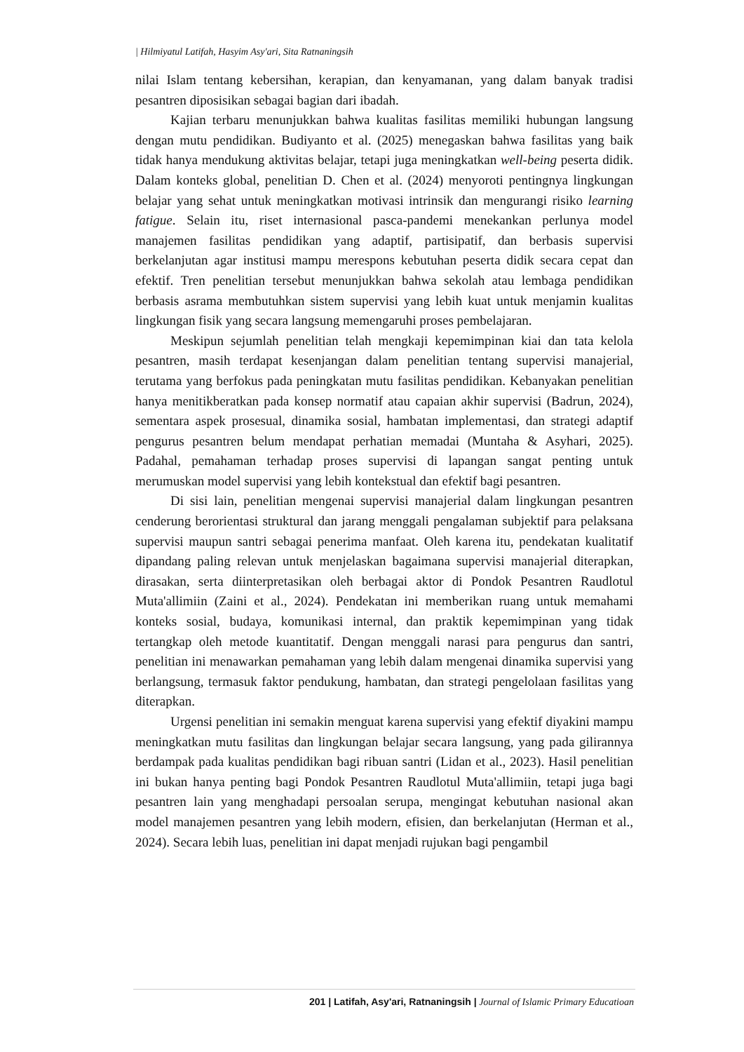| Hilmiyatul Latifah, Hasyim Asy'ari, Sita Ratnaningsih
nilai Islam tentang kebersihan, kerapian, dan kenyamanan, yang dalam banyak tradisi pesantren diposisikan sebagai bagian dari ibadah.
Kajian terbaru menunjukkan bahwa kualitas fasilitas memiliki hubungan langsung dengan mutu pendidikan. Budiyanto et al. (2025) menegaskan bahwa fasilitas yang baik tidak hanya mendukung aktivitas belajar, tetapi juga meningkatkan well-being peserta didik. Dalam konteks global, penelitian D. Chen et al. (2024) menyoroti pentingnya lingkungan belajar yang sehat untuk meningkatkan motivasi intrinsik dan mengurangi risiko learning fatigue. Selain itu, riset internasional pasca-pandemi menekankan perlunya model manajemen fasilitas pendidikan yang adaptif, partisipatif, dan berbasis supervisi berkelanjutan agar institusi mampu merespons kebutuhan peserta didik secara cepat dan efektif. Tren penelitian tersebut menunjukkan bahwa sekolah atau lembaga pendidikan berbasis asrama membutuhkan sistem supervisi yang lebih kuat untuk menjamin kualitas lingkungan fisik yang secara langsung memengaruhi proses pembelajaran.
Meskipun sejumlah penelitian telah mengkaji kepemimpinan kiai dan tata kelola pesantren, masih terdapat kesenjangan dalam penelitian tentang supervisi manajerial, terutama yang berfokus pada peningkatan mutu fasilitas pendidikan. Kebanyakan penelitian hanya menitikberatkan pada konsep normatif atau capaian akhir supervisi (Badrun, 2024), sementara aspek prosesual, dinamika sosial, hambatan implementasi, dan strategi adaptif pengurus pesantren belum mendapat perhatian memadai (Muntaha & Asyhari, 2025). Padahal, pemahaman terhadap proses supervisi di lapangan sangat penting untuk merumuskan model supervisi yang lebih kontekstual dan efektif bagi pesantren.
Di sisi lain, penelitian mengenai supervisi manajerial dalam lingkungan pesantren cenderung berorientasi struktural dan jarang menggali pengalaman subjektif para pelaksana supervisi maupun santri sebagai penerima manfaat. Oleh karena itu, pendekatan kualitatif dipandang paling relevan untuk menjelaskan bagaimana supervisi manajerial diterapkan, dirasakan, serta diinterpretasikan oleh berbagai aktor di Pondok Pesantren Raudlotul Muta'allimiin (Zaini et al., 2024). Pendekatan ini memberikan ruang untuk memahami konteks sosial, budaya, komunikasi internal, dan praktik kepemimpinan yang tidak tertangkap oleh metode kuantitatif. Dengan menggali narasi para pengurus dan santri, penelitian ini menawarkan pemahaman yang lebih dalam mengenai dinamika supervisi yang berlangsung, termasuk faktor pendukung, hambatan, dan strategi pengelolaan fasilitas yang diterapkan.
Urgensi penelitian ini semakin menguat karena supervisi yang efektif diyakini mampu meningkatkan mutu fasilitas dan lingkungan belajar secara langsung, yang pada gilirannya berdampak pada kualitas pendidikan bagi ribuan santri (Lidan et al., 2023). Hasil penelitian ini bukan hanya penting bagi Pondok Pesantren Raudlotul Muta'allimiin, tetapi juga bagi pesantren lain yang menghadapi persoalan serupa, mengingat kebutuhan nasional akan model manajemen pesantren yang lebih modern, efisien, dan berkelanjutan (Herman et al., 2024). Secara lebih luas, penelitian ini dapat menjadi rujukan bagi pengambil
201 | Latifah, Asy'ari, Ratnaningsih | Journal of Islamic Primary Educatioan